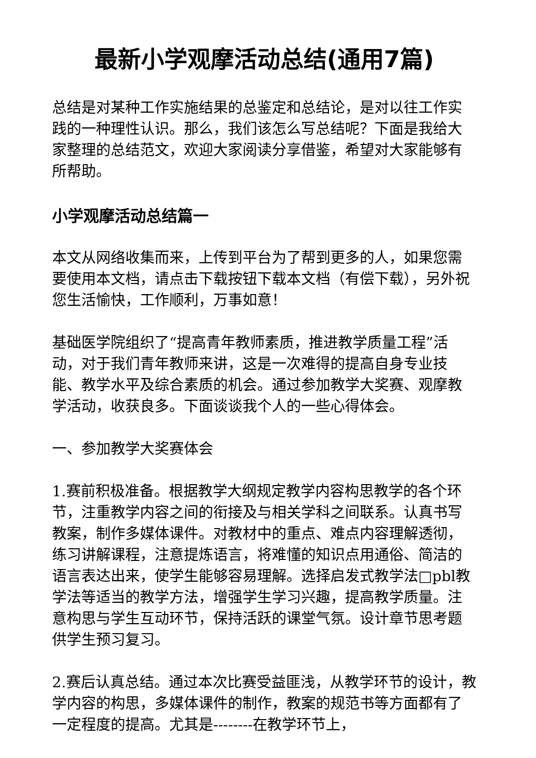最新小学观摩活动总结(通用7篇)
总结是对某种工作实施结果的总鉴定和总结论，是对以往工作实践的一种理性认识。那么，我们该怎么写总结呢？下面是我给大家整理的总结范文，欢迎大家阅读分享借鉴，希望对大家能够有所帮助。
小学观摩活动总结篇一
本文从网络收集而来，上传到平台为了帮到更多的人，如果您需要使用本文档，请点击下载按钮下载本文档（有偿下载），另外祝您生活愉快，工作顺利，万事如意！
基础医学院组织了“提高青年教师素质，推进教学质量工程”活动，对于我们青年教师来讲，这是一次难得的提高自身专业技能、教学水平及综合素质的机会。通过参加教学大奖赛、观摩教学活动，收获良多。下面谈谈我个人的一些心得体会。
一、参加教学大奖赛体会
1.赛前积极准备。根据教学大纲规定教学内容构思教学的各个环节，注重教学内容之间的衔接及与相关学科之间联系。认真书写教案，制作多媒体课件。对教材中的重点、难点内容理解透彻，练习讲解课程，注意提炼语言，将难懂的知识点用通俗、简洁的语言表达出来，使学生能够容易理解。选择启发式教学法□pbl教学法等适当的教学方法，增强学生学习兴趣，提高教学质量。注意构思与学生互动环节，保持活跃的课堂气氛。设计章节思考题供学生预习复习。
2.赛后认真总结。通过本次比赛受益匪浅，从教学环节的设计，教学内容的构思，多媒体课件的制作，教案的规范书等方面都有了一定程度的提高。尤其是--------在教学环节上，